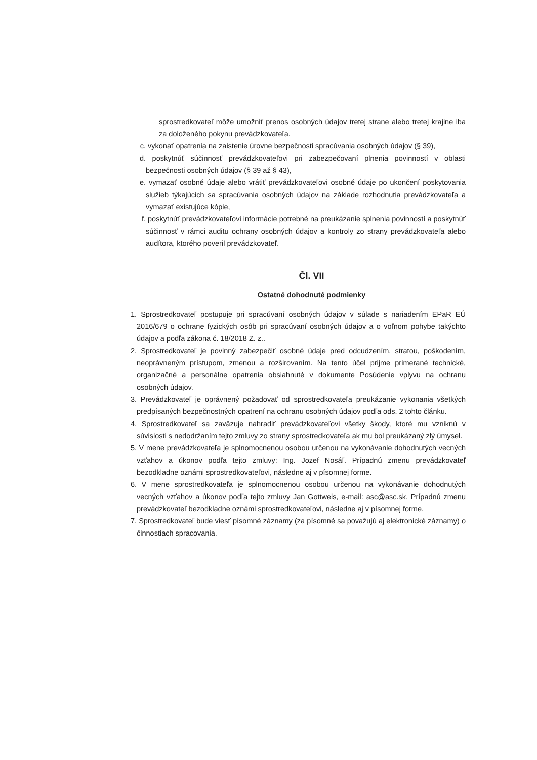sprostredkovateľ môže umožniť prenos osobných údajov tretej strane alebo tretej krajine iba za doloženého pokynu prevádzkovateľa.
c. vykonať opatrenia na zaistenie úrovne bezpečnosti spracúvania osobných údajov (§ 39),
d. poskytnúť súčinnosť prevádzkovateľovi pri zabezpečovaní plnenia povinností v oblasti bezpečnosti osobných údajov (§ 39 až § 43),
e. vymazať osobné údaje alebo vrátiť prevádzkovateľovi osobné údaje po ukončení poskytovania služieb týkajúcich sa spracúvania osobných údajov na základe rozhodnutia prevádzkovateľa a vymazať existujúce kópie,
f. poskytnúť prevádzkovateľovi informácie potrebné na preukázanie splnenia povinností a poskytnúť súčinnosť v rámci auditu ochrany osobných údajov a kontroly zo strany prevádzkovateľa alebo audítora, ktorého poveril prevádzkovateľ.
Čl. VII
Ostatné dohodnuté podmienky
1. Sprostredkovateľ postupuje pri spracúvaní osobných údajov v súlade s nariadením EPaR EÚ 2016/679 o ochrane fyzických osôb pri spracúvaní osobných údajov a o voľnom pohybe takýchto údajov a podľa zákona č. 18/2018 Z. z..
2. Sprostredkovateľ je povinný zabezpečiť osobné údaje pred odcudzením, stratou, poškodením, neoprávneným prístupom, zmenou a rozširovaním. Na tento účel prijme primerané technické, organizačné a personálne opatrenia obsiahnuté v dokumente Posúdenie vplyvu na ochranu osobných údajov.
3. Prevádzkovateľ je oprávnený požadovať od sprostredkovateľa preukázanie vykonania všetkých predpísaných bezpečnostných opatrení na ochranu osobných údajov podľa ods. 2 tohto článku.
4. Sprostredkovateľ sa zaväzuje nahradiť prevádzkovateľovi všetky škody, ktoré mu vzniknú v súvislosti s nedodržaním tejto zmluvy zo strany sprostredkovateľa ak mu bol preukázaný zlý úmysel.
5. V mene prevádzkovateľa je splnomocnenou osobou určenou na vykonávanie dohodnutých vecných vzťahov a úkonov podľa tejto zmluvy: Ing. Jozef Nosáľ. Prípadnú zmenu prevádzkovateľ bezodkladne oznámi sprostredkovateľovi, následne aj v písomnej forme.
6. V mene sprostredkovateľa je splnomocnenou osobou určenou na vykonávanie dohodnutých vecných vzťahov a úkonov podľa tejto zmluvy Jan Gottweis, e-mail: asc@asc.sk. Prípadnú zmenu prevádzkovateľ bezodkladne oznámi sprostredkovateľovi, následne aj v písomnej forme.
7. Sprostredkovateľ bude viesť písomné záznamy (za písomné sa považujú aj elektronické záznamy) o činnostiach spracovania.